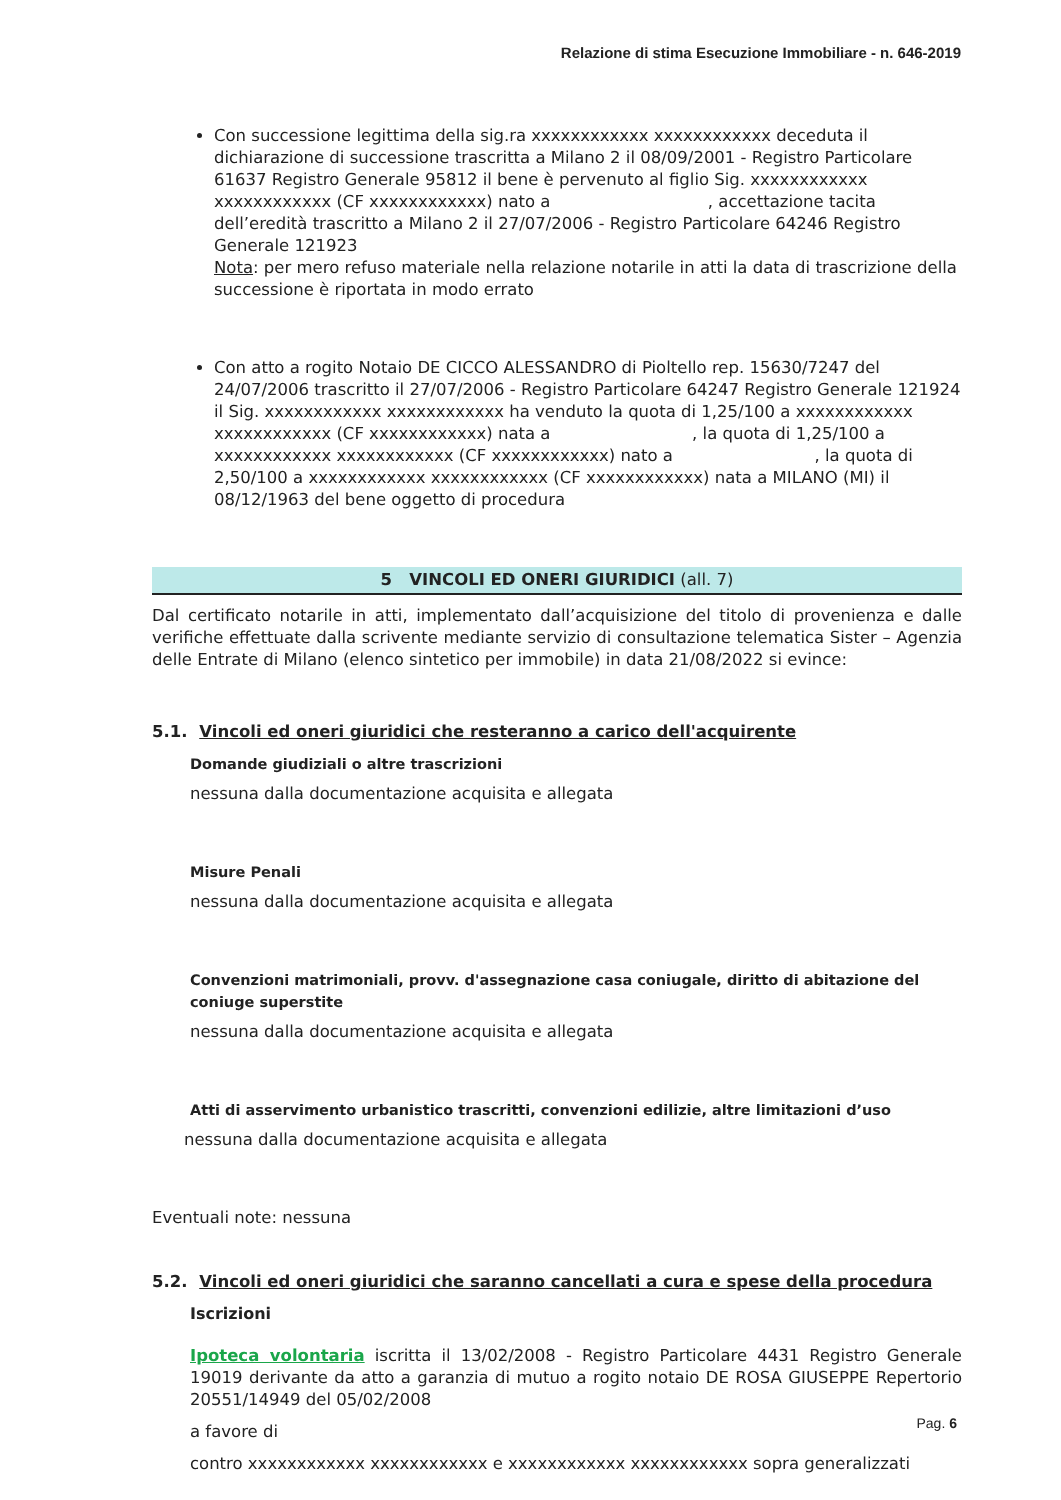Relazione di stima Esecuzione Immobiliare - n. 646-2019
Con successione legittima della sig.ra xxxxxxxxxxxx xxxxxxxxxxxx deceduta il dichiarazione di successione trascritta a Milano 2 il 08/09/2001 - Registro Particolare 61637 Registro Generale 95812 il bene è pervenuto al figlio Sig. xxxxxxxxxxxx xxxxxxxxxxxx (CF xxxxxxxxxxxx) nato a , accettazione tacita dell’eredità trascritto a Milano 2 il 27/07/2006 - Registro Particolare 64246 Registro Generale 121923
Nota: per mero refuso materiale nella relazione notarile in atti la data di trascrizione della successione è riportata in modo errato
Con atto a rogito Notaio DE CICCO ALESSANDRO di Pioltello rep. 15630/7247 del 24/07/2006 trascritto il 27/07/2006 - Registro Particolare 64247 Registro Generale 121924 il Sig. xxxxxxxxxxxx xxxxxxxxxxxx ha venduto la quota di 1,25/100 a xxxxxxxxxxxx xxxxxxxxxxxx (CF xxxxxxxxxxxx) nata a , la quota di 1,25/100 a xxxxxxxxxxxx xxxxxxxxxxxx (CF xxxxxxxxxxxx) nato a , la quota di 2,50/100 a xxxxxxxxxxxx xxxxxxxxxxxx (CF xxxxxxxxxxxx) nata a MILANO (MI) il 08/12/1963 del bene oggetto di procedura
5 VINCOLI ED ONERI GIURIDICI (all. 7)
Dal certificato notarile in atti, implementato dall’acquisizione del titolo di provenienza e dalle verifiche effettuate dalla scrivente mediante servizio di consultazione telematica Sister – Agenzia delle Entrate di Milano (elenco sintetico per immobile) in data 21/08/2022 si evince:
5.1. Vincoli ed oneri giuridici che resteranno a carico dell'acquirente
Domande giudiziali o altre trascrizioni
nessuna dalla documentazione acquisita e allegata
Misure Penali
nessuna dalla documentazione acquisita e allegata
Convenzioni matrimoniali, provv. d'assegnazione casa coniugale, diritto di abitazione del coniuge superstite
nessuna dalla documentazione acquisita e allegata
Atti di asservimento urbanistico trascritti, convenzioni edilizie, altre limitazioni d’uso
nessuna dalla documentazione acquisita e allegata
Eventuali note: nessuna
5.2. Vincoli ed oneri giuridici che saranno cancellati a cura e spese della procedura
Iscrizioni
Ipoteca volontaria iscritta il 13/02/2008 - Registro Particolare 4431 Registro Generale 19019 derivante da atto a garanzia di mutuo a rogito notaio DE ROSA GIUSEPPE Repertorio 20551/14949 del 05/02/2008
a favore di
contro xxxxxxxxxxxx xxxxxxxxxxxx e xxxxxxxxxxxx xxxxxxxxxxxx sopra generalizzati
Pag. 6